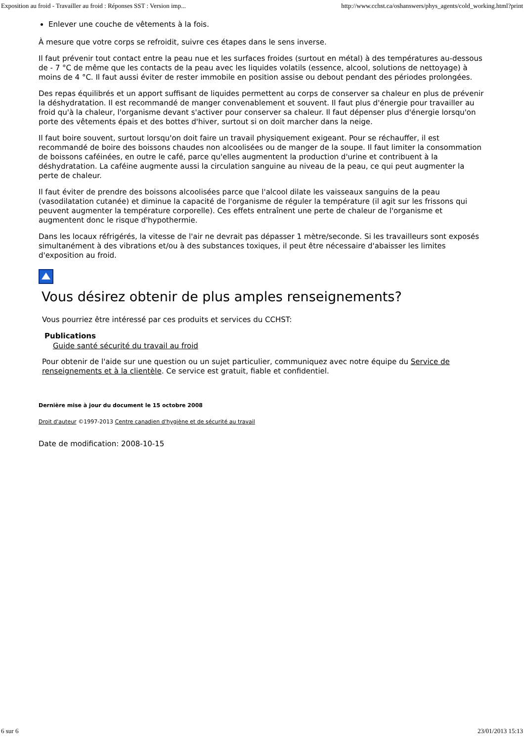Exposition au froid - Travailler au froid : Réponses SST : Version imp... http://www.cchst.ca/oshanswers/phys_agents/cold_working.html?print
Enlever une couche de vêtements à la fois.
À mesure que votre corps se refroidit, suivre ces étapes dans le sens inverse.
Il faut prévenir tout contact entre la peau nue et les surfaces froides (surtout en métal) à des températures au-dessous de - 7 °C de même que les contacts de la peau avec les liquides volatils (essence, alcool, solutions de nettoyage) à moins de 4 °C. Il faut aussi éviter de rester immobile en position assise ou debout pendant des périodes prolongées.
Des repas équilibrés et un apport suffisant de liquides permettent au corps de conserver sa chaleur en plus de prévenir la déshydratation. Il est recommandé de manger convenablement et souvent. Il faut plus d'énergie pour travailler au froid qu'à la chaleur, l'organisme devant s'activer pour conserver sa chaleur. Il faut dépenser plus d'énergie lorsqu'on porte des vêtements épais et des bottes d'hiver, surtout si on doit marcher dans la neige.
Il faut boire souvent, surtout lorsqu'on doit faire un travail physiquement exigeant. Pour se réchauffer, il est recommandé de boire des boissons chaudes non alcoolisées ou de manger de la soupe. Il faut limiter la consommation de boissons caféinées, en outre le café, parce qu'elles augmentent la production d'urine et contribuent à la déshydratation. La caféine augmente aussi la circulation sanguine au niveau de la peau, ce qui peut augmenter la perte de chaleur.
Il faut éviter de prendre des boissons alcoolisées parce que l'alcool dilate les vaisseaux sanguins de la peau (vasodilatation cutanée) et diminue la capacité de l'organisme de réguler la température (il agit sur les frissons qui peuvent augmenter la température corporelle). Ces effets entraînent une perte de chaleur de l'organisme et augmentent donc le risque d'hypothermie.
Dans les locaux réfrigérés, la vitesse de l'air ne devrait pas dépasser 1 mètre/seconde. Si les travailleurs sont exposés simultanément à des vibrations et/ou à des substances toxiques, il peut être nécessaire d'abaisser les limites d'exposition au froid.
Vous désirez obtenir de plus amples renseignements?
Vous pourriez être intéressé par ces produits et services du CCHST:
Publications
Guide santé sécurité du travail au froid
Pour obtenir de l'aide sur une question ou un sujet particulier, communiquez avec notre équipe du Service de renseignements et à la clientèle. Ce service est gratuit, fiable et confidentiel.
Dernière mise à jour du document le 15 octobre 2008
Droit d'auteur ©1997-2013 Centre canadien d'hygiène et de sécurité au travail
Date de modification: 2008-10-15
6 sur 6 23/01/2013 15:13